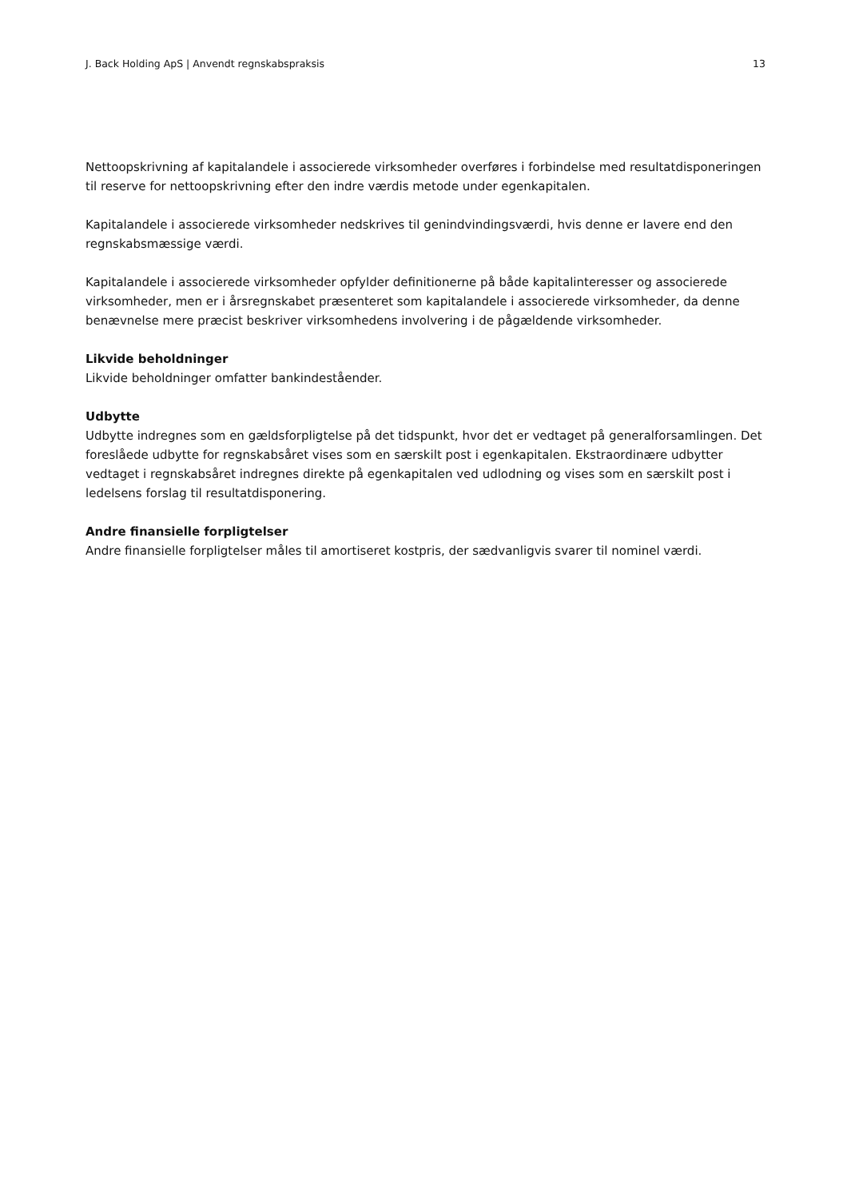J. Back Holding ApS | Anvendt regnskabspraksis 13
Nettoopskrivning af kapitalandele i associerede virksomheder overføres i forbindelse med resultatdisponeringen til reserve for nettoopskrivning efter den indre værdis metode under egenkapitalen.
Kapitalandele i associerede virksomheder nedskrives til genindvindingsværdi, hvis denne er lavere end den regnskabsmæssige værdi.
Kapitalandele i associerede virksomheder opfylder definitionerne på både kapitalinteresser og associerede virksomheder, men er i årsregnskabet præsenteret som kapitalandele i associerede virksomheder, da denne benævnelse mere præcist beskriver virksomhedens involvering i de pågældende virksomheder.
Likvide beholdninger
Likvide beholdninger omfatter bankindeståender.
Udbytte
Udbytte indregnes som en gældsforpligtelse på det tidspunkt, hvor det er vedtaget på generalforsamlingen. Det foreslåede udbytte for regnskabsåret vises som en særskilt post i egenkapitalen. Ekstraordinære udbytter vedtaget i regnskabsåret indregnes direkte på egenkapitalen ved udlodning og vises som en særskilt post i ledelsens forslag til resultatdisponering.
Andre finansielle forpligtelser
Andre finansielle forpligtelser måles til amortiseret kostpris, der sædvanligvis svarer til nominel værdi.